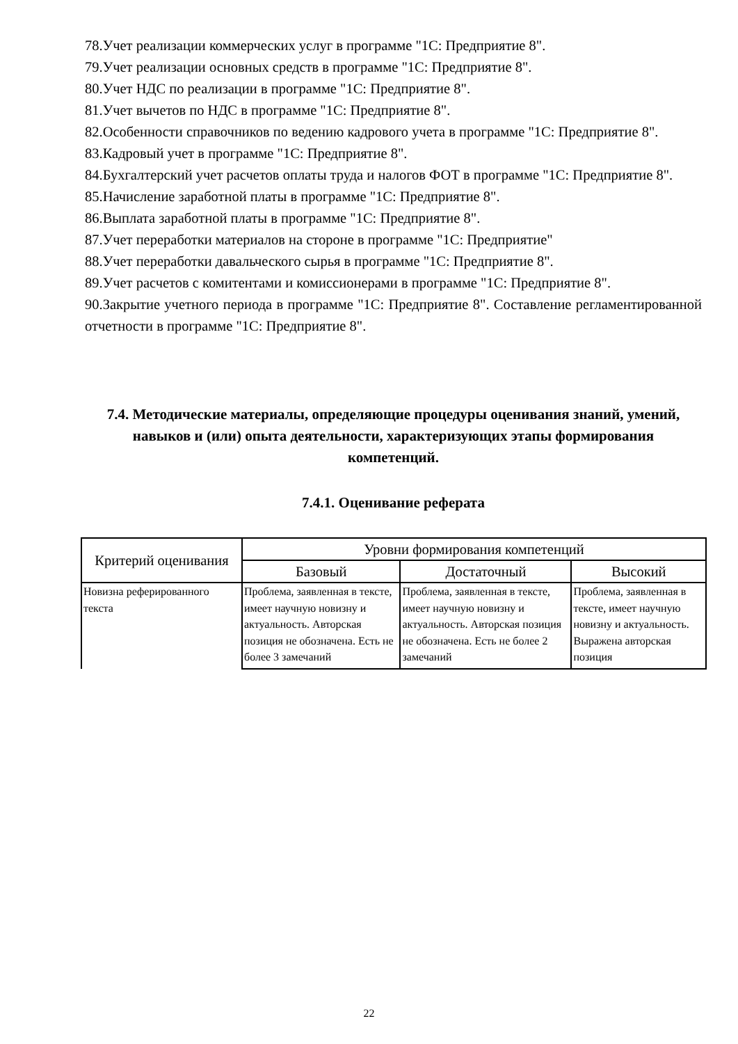78.Учет реализации коммерческих услуг в программе "1С: Предприятие 8".
79.Учет реализации основных средств в программе "1С: Предприятие 8".
80.Учет НДС по реализации в программе "1С: Предприятие 8".
81.Учет вычетов по НДС в программе "1С: Предприятие 8".
82.Особенности справочников по ведению кадрового учета в программе "1С: Предприятие 8".
83.Кадровый учет в программе "1С: Предприятие 8".
84.Бухгалтерский учет расчетов оплаты труда и налогов ФОТ в программе "1С: Предприятие 8".
85.Начисление заработной платы в программе "1С: Предприятие 8".
86.Выплата заработной платы в программе "1С: Предприятие 8".
87.Учет переработки материалов на стороне в программе "1С: Предприятие"
88.Учет переработки давальческого сырья в программе "1С: Предприятие 8".
89.Учет расчетов с комитентами и комиссионерами в программе "1С: Предприятие 8".
90.Закрытие учетного периода в программе "1С: Предприятие 8". Составление регламентированной отчетности в программе "1С: Предприятие 8".
7.4. Методические материалы, определяющие процедуры оценивания знаний, умений, навыков и (или) опыта деятельности, характеризующих этапы формирования компетенций.
7.4.1. Оценивание реферата
| Критерий оценивания | Уровни формирования компетенций | | |
| --- | --- | --- | --- |
| | Базовый | Достаточный | Высокий |
| Новизна реферированного текста | Проблема, заявленная в тексте, имеет научную новизну и актуальность. Авторская позиция не обозначена. Есть не более 3 замечаний | Проблема, заявленная в тексте, имеет научную новизну и актуальность. Авторская позиция не обозначена. Есть не более 2 замечаний | Проблема, заявленная в тексте, имеет научную новизну и актуальность. Выражена авторская позиция |
22